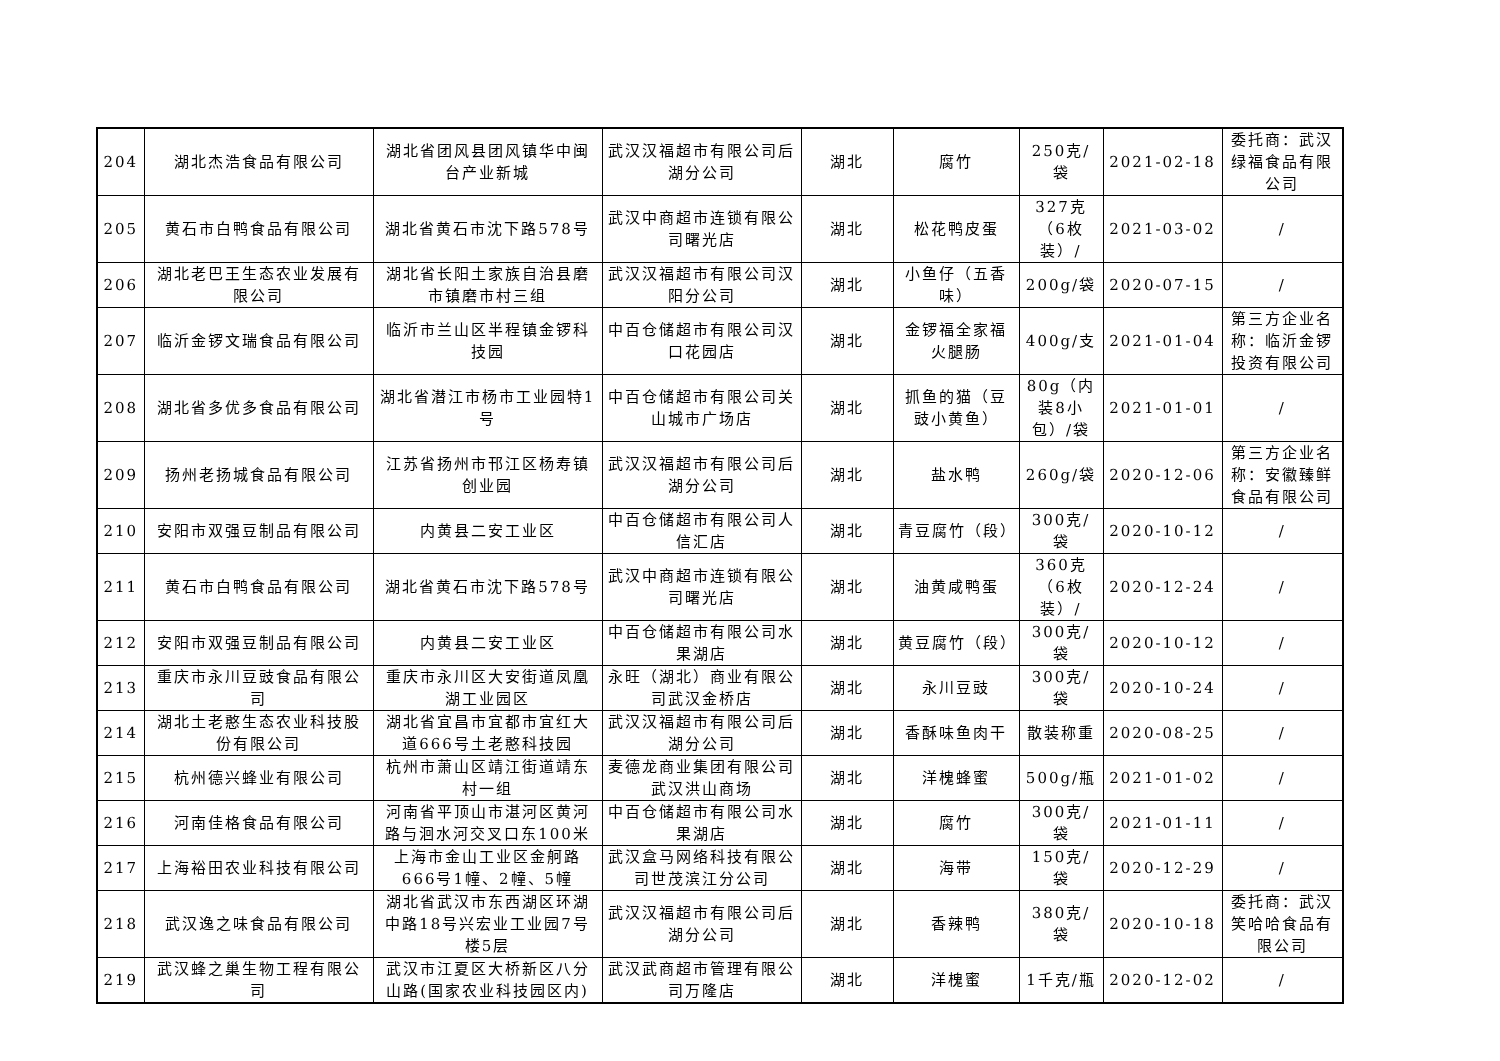| 204 | 湖北杰浩食品有限公司 | 湖北省团风县团风镇华中闽台产业新城 | 武汉汉福超市有限公司后湖分公司 | 湖北 | 腐竹 | 250克/袋 | 2021-02-18 | 委托商：武汉绿福食品有限公司 |
| 205 | 黄石市白鸭食品有限公司 | 湖北省黄石市沈下路578号 | 武汉中商超市连锁有限公司曙光店 | 湖北 | 松花鸭皮蛋 | 327克（6枚装）/ | 2021-03-02 | / |
| 206 | 湖北老巴王生态农业发展有限公司 | 湖北省长阳土家族自治县磨市镇磨市村三组 | 武汉汉福超市有限公司汉阳分公司 | 湖北 | 小鱼仔（五香味） | 200g/袋 | 2020-07-15 | / |
| 207 | 临沂金锣文瑞食品有限公司 | 临沂市兰山区半程镇金锣科技园 | 中百仓储超市有限公司汉口花园店 | 湖北 | 金锣福全家福火腿肠 | 400g/支 | 2021-01-04 | 第三方企业名称：临沂金锣投资有限公司 |
| 208 | 湖北省多优多食品有限公司 | 湖北省潜江市杨市工业园特1号 | 中百仓储超市有限公司关山城市广场店 | 湖北 | 抓鱼的猫（豆豉小黄鱼） | 80g（内装8小包）/袋 | 2021-01-01 | / |
| 209 | 扬州老扬城食品有限公司 | 江苏省扬州市邗江区杨寿镇创业园 | 武汉汉福超市有限公司后湖分公司 | 湖北 | 盐水鸭 | 260g/袋 | 2020-12-06 | 第三方企业名称：安徽臻鲜食品有限公司 |
| 210 | 安阳市双强豆制品有限公司 | 内黄县二安工业区 | 中百仓储超市有限公司人信汇店 | 湖北 | 青豆腐竹（段） | 300克/袋 | 2020-10-12 | / |
| 211 | 黄石市白鸭食品有限公司 | 湖北省黄石市沈下路578号 | 武汉中商超市连锁有限公司曙光店 | 湖北 | 油黄咸鸭蛋 | 360克（6枚装）/ | 2020-12-24 | / |
| 212 | 安阳市双强豆制品有限公司 | 内黄县二安工业区 | 中百仓储超市有限公司水果湖店 | 湖北 | 黄豆腐竹（段） | 300克/袋 | 2020-10-12 | / |
| 213 | 重庆市永川豆豉食品有限公司 | 重庆市永川区大安街道凤凰湖工业园区 | 永旺（湖北）商业有限公司武汉金桥店 | 湖北 | 永川豆豉 | 300克/袋 | 2020-10-24 | / |
| 214 | 湖北土老憨生态农业科技股份有限公司 | 湖北省宜昌市宜都市宜红大道666号土老憨科技园 | 武汉汉福超市有限公司后湖分公司 | 湖北 | 香酥味鱼肉干 | 散装称重 | 2020-08-25 | / |
| 215 | 杭州德兴蜂业有限公司 | 杭州市萧山区靖江街道靖东村一组 | 麦德龙商业集团有限公司武汉洪山商场 | 湖北 | 洋槐蜂蜜 | 500g/瓶 | 2021-01-02 | / |
| 216 | 河南佳格食品有限公司 | 河南省平顶山市湛河区黄河路与洄水河交叉口东100米 | 中百仓储超市有限公司水果湖店 | 湖北 | 腐竹 | 300克/袋 | 2021-01-11 | / |
| 217 | 上海裕田农业科技有限公司 | 上海市金山工业区金舸路666号1幢、2幢、5幢 | 武汉盒马网络科技有限公司世茂滨江分公司 | 湖北 | 海带 | 150克/袋 | 2020-12-29 | / |
| 218 | 武汉逸之味食品有限公司 | 湖北省武汉市东西湖区环湖中路18号兴宏业工业园7号楼5层 | 武汉汉福超市有限公司后湖分公司 | 湖北 | 香辣鸭 | 380克/袋 | 2020-10-18 | 委托商：武汉笑哈哈食品有限公司 |
| 219 | 武汉蜂之巢生物工程有限公司 | 武汉市江夏区大桥新区八分山路(国家农业科技园区内) | 武汉武商超市管理有限公司万隆店 | 湖北 | 洋槐蜜 | 1千克/瓶 | 2020-12-02 | / |